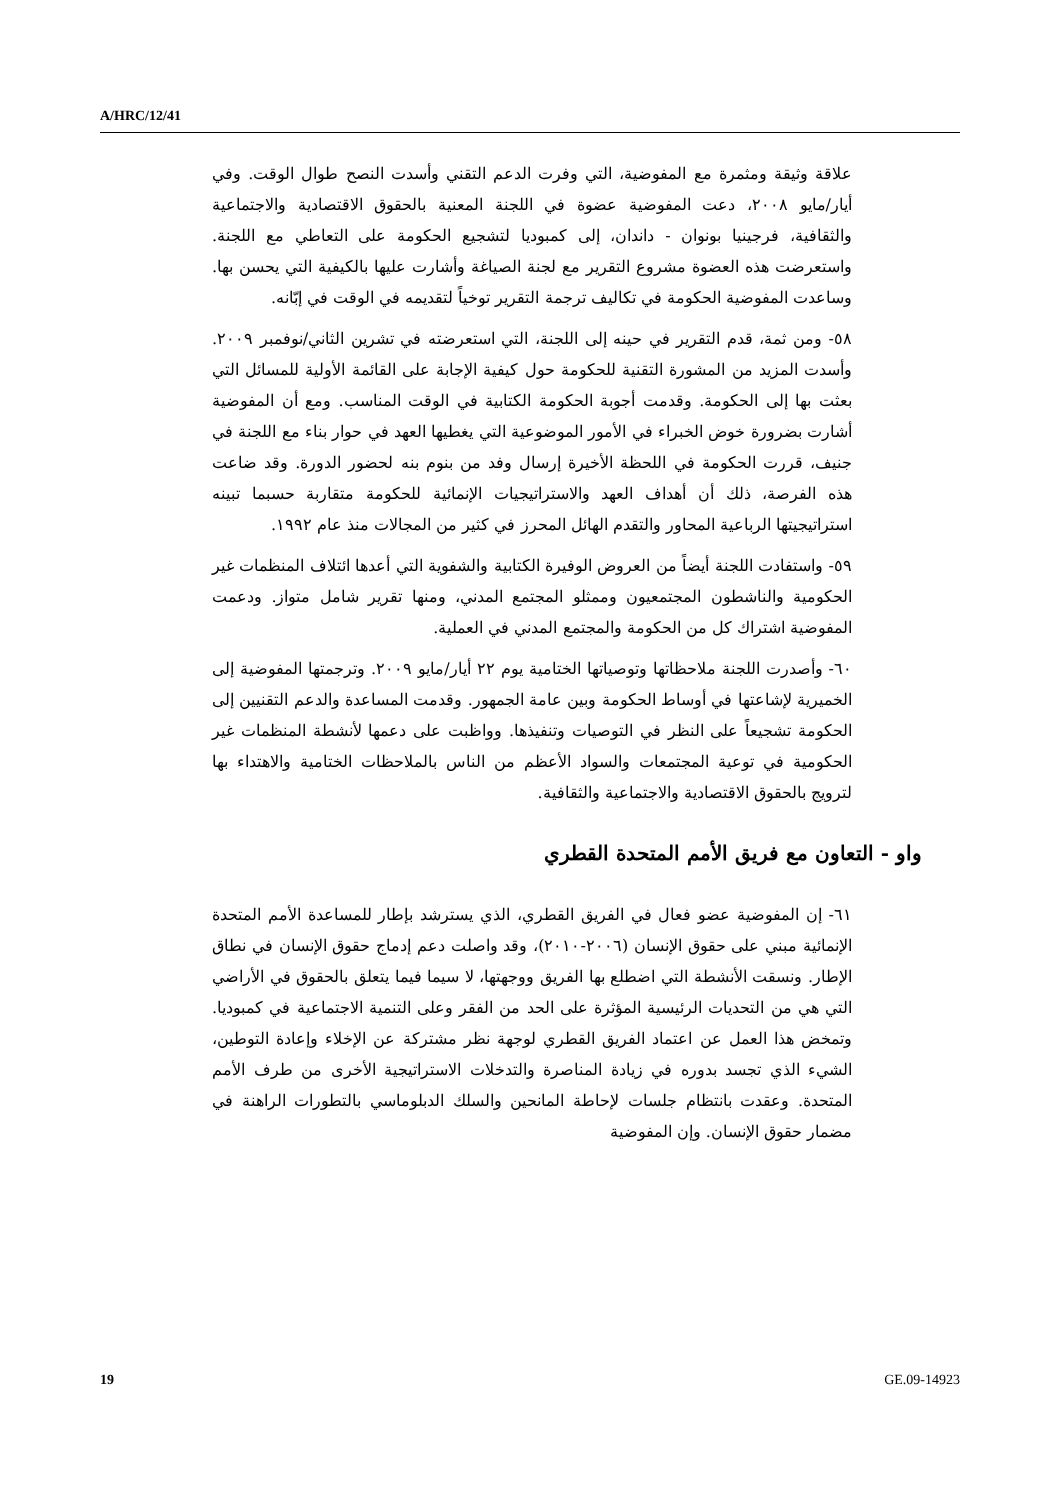A/HRC/12/41
علاقة وثيقة ومثمرة مع المفوضية، التي وفرت الدعم التقني وأسدت النصح طوال الوقت. وفي أيار/مايو ٢٠٠٨، دعت المفوضية عضوة في اللجنة المعنية بالحقوق الاقتصادية والاجتماعية والثقافية، فرجينيا بونوان - داندان، إلى كمبوديا لتشجيع الحكومة على التعاطي مع اللجنة. واستعرضت هذه العضوة مشروع التقرير مع لجنة الصياغة وأشارت عليها بالكيفية التي يحسن بها. وساعدت المفوضية الحكومة في تكاليف ترجمة التقرير توخياً لتقديمه في الوقت في إبّانه.
٥٨- ومن ثمة، قدم التقرير في حينه إلى اللجنة، التي استعرضته في تشرين الثاني/نوفمبر ٢٠٠٩. وأسدت المزيد من المشورة التقنية للحكومة حول كيفية الإجابة على القائمة الأولية للمسائل التي بعثت بها إلى الحكومة. وقدمت أجوبة الحكومة الكتابية في الوقت المناسب. ومع أن المفوضية أشارت بضرورة خوض الخبراء في الأمور الموضوعية التي يغطيها العهد في حوار بناء مع اللجنة في جنيف، قررت الحكومة في اللحظة الأخيرة إرسال وفد من بنوم بنه لحضور الدورة. وقد ضاعت هذه الفرصة، ذلك أن أهداف العهد والاستراتيجيات الإنمائية للحكومة متقاربة حسبما تبينه استراتيجيتها الرباعية المحاور والتقدم الهائل المحرز في كثير من المجالات منذ عام ١٩٩٢.
٥٩- واستفادت اللجنة أيضاً من العروض الوفيرة الكتابية والشفوية التي أعدها ائتلاف المنظمات غير الحكومية والناشطون المجتمعيون وممثلو المجتمع المدني، ومنها تقرير شامل متواز. ودعمت المفوضية اشتراك كل من الحكومة والمجتمع المدني في العملية.
٦٠- وأصدرت اللجنة ملاحظاتها وتوصياتها الختامية يوم ٢٢ أيار/مايو ٢٠٠٩. وترجمتها المفوضية إلى الخميرية لإشاعتها في أوساط الحكومة وبين عامة الجمهور. وقدمت المساعدة والدعم التقنيين إلى الحكومة تشجيعاً على النظر في التوصيات وتنفيذها. وواظبت على دعمها لأنشطة المنظمات غير الحكومية في توعية المجتمعات والسواد الأعظم من الناس بالملاحظات الختامية والاهتداء بها لترويج بالحقوق الاقتصادية والاجتماعية والثقافية.
واو - التعاون مع فريق الأمم المتحدة القطري
٦١- إن المفوضية عضو فعال في الفريق القطري، الذي يسترشد بإطار للمساعدة الأمم المتحدة الإنمائية مبني على حقوق الإنسان (٢٠٠٦-٢٠١٠)، وقد واصلت دعم إدماج حقوق الإنسان في نطاق الإطار. ونسقت الأنشطة التي اضطلع بها الفريق ووجهتها، لا سيما فيما يتعلق بالحقوق في الأراضي التي هي من التحديات الرئيسية المؤثرة على الحد من الفقر وعلى التنمية الاجتماعية في كمبوديا. وتمخض هذا العمل عن اعتماد الفريق القطري لوجهة نظر مشتركة عن الإخلاء وإعادة التوطين، الشيء الذي تجسد بدوره في زيادة المناصرة والتدخلات الاستراتيجية الأخرى من طرف الأمم المتحدة. وعقدت بانتظام جلسات لإحاطة المانحين والسلك الدبلوماسي بالتطورات الراهنة في مضمار حقوق الإنسان. وإن المفوضية
19 GE.09-14923